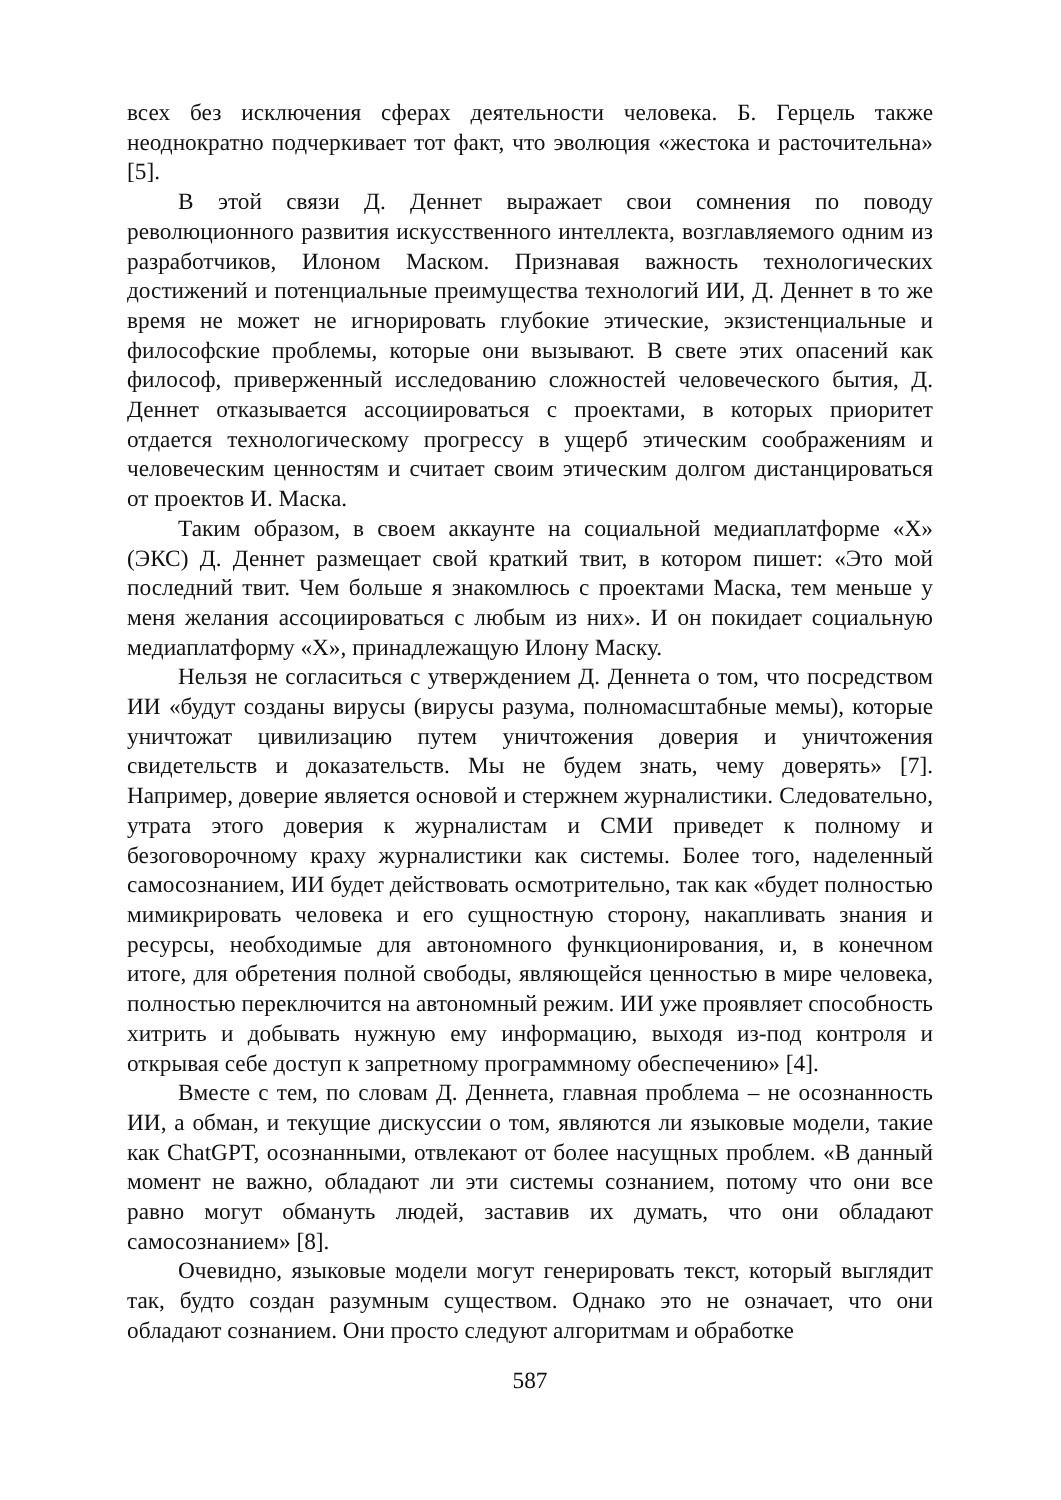всех без исключения сферах деятельности человека. Б. Герцель также неоднократно подчеркивает тот факт, что эволюция «жестока и расточительна» [5].
В этой связи Д. Деннет выражает свои сомнения по поводу революционного развития искусственного интеллекта, возглавляемого одним из разработчиков, Илоном Маском. Признавая важность технологических достижений и потенциальные преимущества технологий ИИ, Д. Деннет в то же время не может не игнорировать глубокие этические, экзистенциальные и философские проблемы, которые они вызывают. В свете этих опасений как философ, приверженный исследованию сложностей человеческого бытия, Д. Деннет отказывается ассоциироваться с проектами, в которых приоритет отдается технологическому прогрессу в ущерб этическим соображениям и человеческим ценностям и считает своим этическим долгом дистанцироваться от проектов И. Маска.
Таким образом, в своем аккаунте на социальной медиаплатформе «Х» (ЭКС) Д. Деннет размещает свой краткий твит, в котором пишет: «Это мой последний твит. Чем больше я знакомлюсь с проектами Маска, тем меньше у меня желания ассоциироваться с любым из них». И он покидает социальную медиаплатформу «Х», принадлежащую Илону Маску.
Нельзя не согласиться с утверждением Д. Деннета о том, что посредством ИИ «будут созданы вирусы (вирусы разума, полномасштабные мемы), которые уничтожат цивилизацию путем уничтожения доверия и уничтожения свидетельств и доказательств. Мы не будем знать, чему доверять» [7]. Например, доверие является основой и стержнем журналистики. Следовательно, утрата этого доверия к журналистам и СМИ приведет к полному и безоговорочному краху журналистики как системы. Более того, наделенный самосознанием, ИИ будет действовать осмотрительно, так как «будет полностью мимикрировать человека и его сущностную сторону, накапливать знания и ресурсы, необходимые для автономного функционирования, и, в конечном итоге, для обретения полной свободы, являющейся ценностью в мире человека, полностью переключится на автономный режим. ИИ уже проявляет способность хитрить и добывать нужную ему информацию, выходя из-под контроля и открывая себе доступ к запретному программному обеспечению» [4].
Вместе с тем, по словам Д. Деннета, главная проблема – не осознанность ИИ, а обман, и текущие дискуссии о том, являются ли языковые модели, такие как ChatGPT, осознанными, отвлекают от более насущных проблем. «В данный момент не важно, обладают ли эти системы сознанием, потому что они все равно могут обмануть людей, заставив их думать, что они обладают самосознанием» [8].
Очевидно, языковые модели могут генерировать текст, который выглядит так, будто создан разумным существом. Однако это не означает, что они обладают сознанием. Они просто следуют алгоритмам и обработке
587